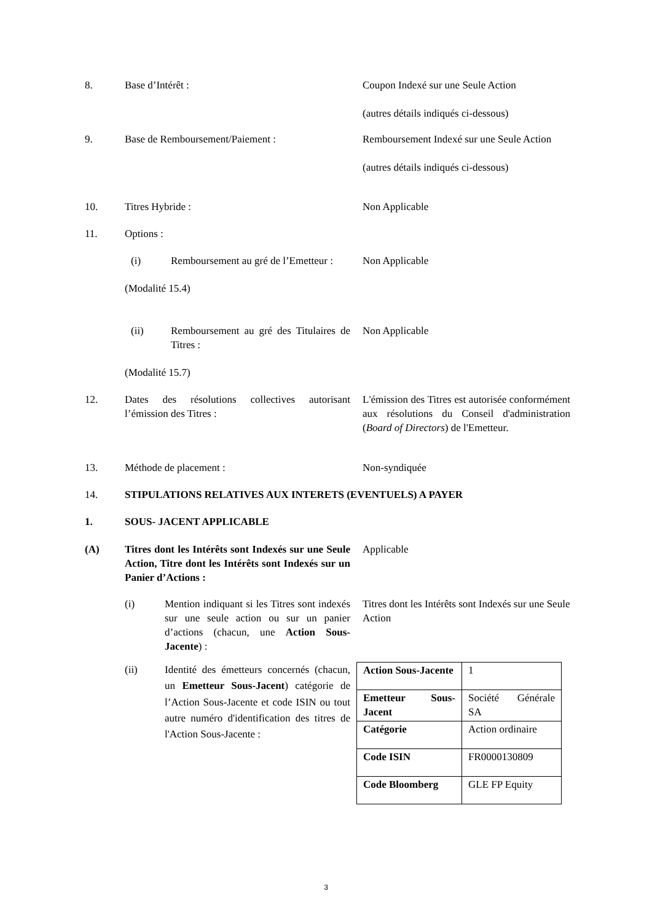8. Base d’Intérêt : Coupon Indexé sur une Seule Action
(autres détails indiqués ci-dessous)
9. Base de Remboursement/Paiement : Remboursement Indexé sur une Seule Action
(autres détails indiqués ci-dessous)
10. Titres Hybride : Non Applicable
11. Options :
(i) Remboursement au gré de l’Emetteur :
(Modalité 15.4)
Non Applicable
(ii) Remboursement au gré des Titulaires de Titres :
(Modalité 15.7)
Non Applicable
12. Dates des résolutions collectives autorisant l’émission des Titres :
L'émission des Titres est autorisée conformément aux résolutions du Conseil d'administration (Board of Directors) de l'Emetteur.
13. Méthode de placement : Non-syndiquée
14. STIPULATIONS RELATIVES AUX INTERETS (EVENTUELS) A PAYER
1. SOUS- JACENT APPLICABLE
(A) Titres dont les Intérêts sont Indexés sur une Seule Action, Titre dont les Intérêts sont Indexés sur un Panier d’Actions :
Applicable
(i) Mention indiquant si les Titres sont indexés sur une seule action ou sur un panier d’actions (chacun, une Action Sous-Jacente) :
Titres dont les Intérêts sont Indexés sur une Seule Action
(ii) Identité des émetteurs concernés (chacun, un Emetteur Sous-Jacent) catégorie de l’Action Sous-Jacente et code ISIN ou tout autre numéro d'identification des titres de l'Action Sous-Jacente :
| Action Sous-Jacente | 1 |
| Emetteur Sous-Jacent | Société Générale SA |
| Catégorie | Action ordinaire |
| Code ISIN | FR0000130809 |
| Code Bloomberg | GLE FP Equity |
3